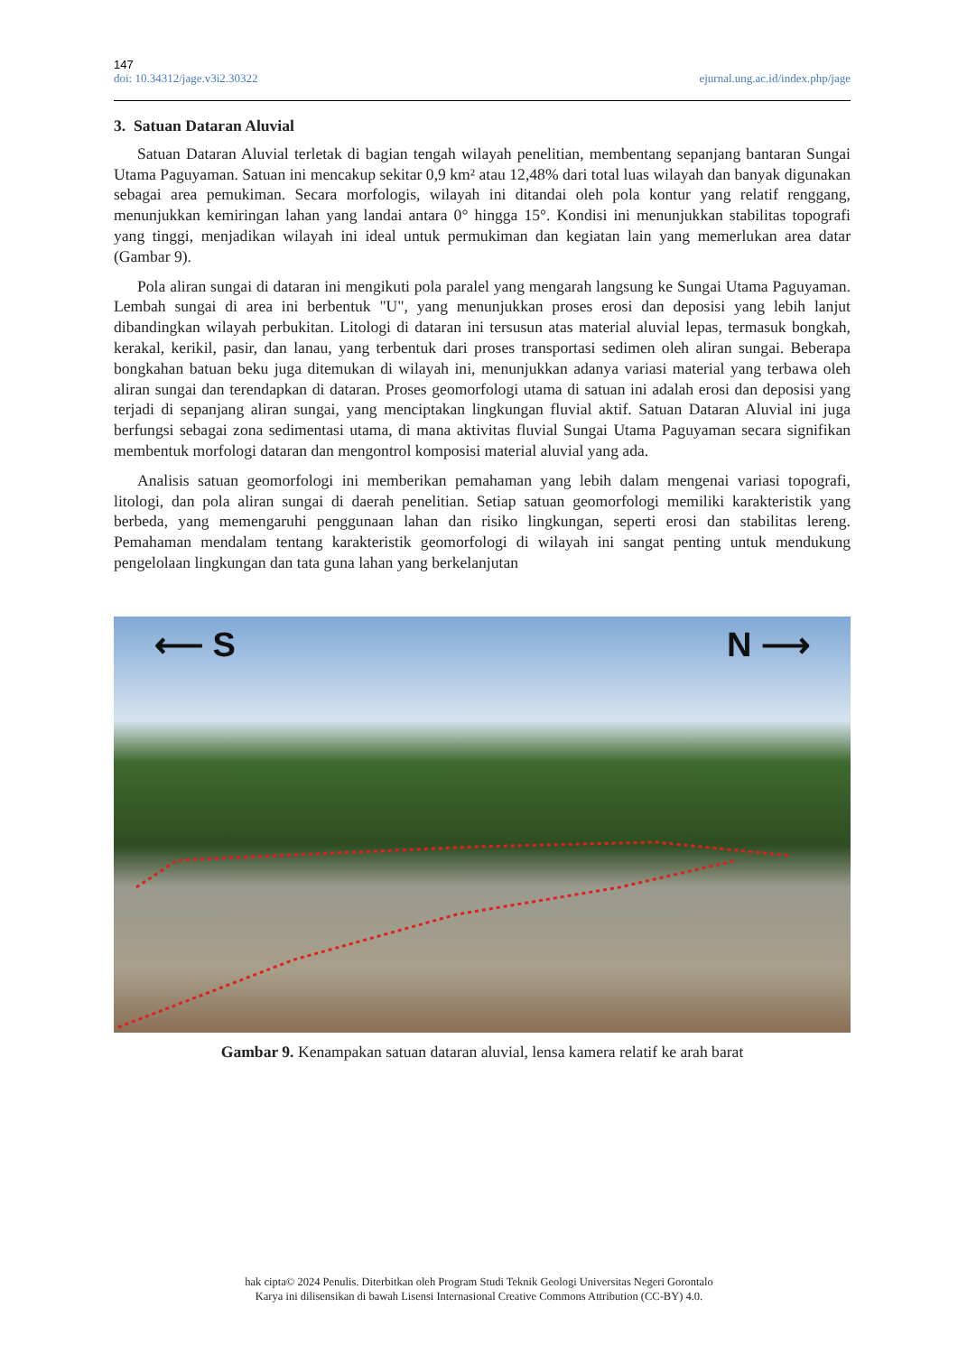147
doi: 10.34312/jage.v3i2.30322 ejurnal.ung.ac.id/index.php/jage
3. Satuan Dataran Aluvial
Satuan Dataran Aluvial terletak di bagian tengah wilayah penelitian, membentang sepanjang bantaran Sungai Utama Paguyaman. Satuan ini mencakup sekitar 0,9 km² atau 12,48% dari total luas wilayah dan banyak digunakan sebagai area pemukiman. Secara morfologis, wilayah ini ditandai oleh pola kontur yang relatif renggang, menunjukkan kemiringan lahan yang landai antara 0° hingga 15°. Kondisi ini menunjukkan stabilitas topografi yang tinggi, menjadikan wilayah ini ideal untuk permukiman dan kegiatan lain yang memerlukan area datar (Gambar 9).
Pola aliran sungai di dataran ini mengikuti pola paralel yang mengarah langsung ke Sungai Utama Paguyaman. Lembah sungai di area ini berbentuk "U", yang menunjukkan proses erosi dan deposisi yang lebih lanjut dibandingkan wilayah perbukitan. Litologi di dataran ini tersusun atas material aluvial lepas, termasuk bongkah, kerakal, kerikil, pasir, dan lanau, yang terbentuk dari proses transportasi sedimen oleh aliran sungai. Beberapa bongkahan batuan beku juga ditemukan di wilayah ini, menunjukkan adanya variasi material yang terbawa oleh aliran sungai dan terendapkan di dataran. Proses geomorfologi utama di satuan ini adalah erosi dan deposisi yang terjadi di sepanjang aliran sungai, yang menciptakan lingkungan fluvial aktif. Satuan Dataran Aluvial ini juga berfungsi sebagai zona sedimentasi utama, di mana aktivitas fluvial Sungai Utama Paguyaman secara signifikan membentuk morfologi dataran dan mengontrol komposisi material aluvial yang ada.
Analisis satuan geomorfologi ini memberikan pemahaman yang lebih dalam mengenai variasi topografi, litologi, dan pola aliran sungai di daerah penelitian. Setiap satuan geomorfologi memiliki karakteristik yang berbeda, yang memengaruhi penggunaan lahan dan risiko lingkungan, seperti erosi dan stabilitas lereng. Pemahaman mendalam tentang karakteristik geomorfologi di wilayah ini sangat penting untuk mendukung pengelolaan lingkungan dan tata guna lahan yang berkelanjutan
⟵ S N ⟶
Gambar 9. Kenampakan satuan dataran aluvial, lensa kamera relatif ke arah barat
hak cipta© 2024 Penulis. Diterbitkan oleh Program Studi Teknik Geologi Universitas Negeri Gorontalo
Karya ini dilisensikan di bawah Lisensi Internasional Creative Commons Attribution (CC-BY) 4.0.